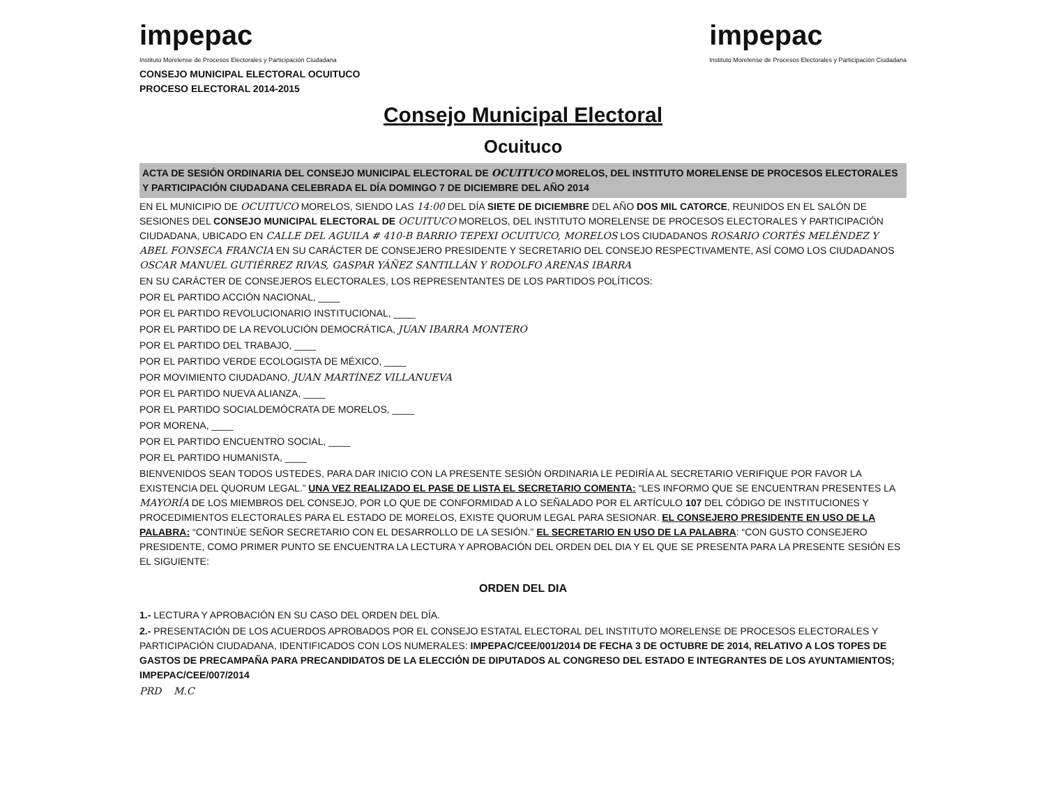impepac
Instituto Morelense de Procesos Electorales y Participación Ciudadana
impepac
Instituto Morelense de Procesos Electorales y Participación Ciudadana
CONSEJO MUNICIPAL ELECTORAL OCUITUCO
PROCESO ELECTORAL 2014-2015
Consejo Municipal Electoral
Ocuituco
ACTA DE SESIÓN ORDINARIA DEL CONSEJO MUNICIPAL ELECTORAL DE OCUITUCO MORELOS, DEL INSTITUTO MORELENSE DE PROCESOS ELECTORALES Y PARTICIPACIÓN CIUDADANA CELEBRADA EL DÍA DOMINGO 7 DE DICIEMBRE DEL AÑO 2014
EN EL MUNICIPIO DE OCUITUCO MORELOS, SIENDO LAS 14:00 DEL DÍA SIETE DE DICIEMBRE DEL AÑO DOS MIL CATORCE, REUNIDOS EN EL SALÓN DE SESIONES DEL CONSEJO MUNICIPAL ELECTORAL DE OCUITUCO MORELOS, DEL INSTITUTO MORELENSE DE PROCESOS ELECTORALES Y PARTICIPACIÓN CIUDADANA, UBICADO EN CALLE DEL AGUILA # 410-B BARRIO TEPEXI OCUITUCO, MORELOS LOS CIUDADANOS ROSARIO CORTÉS MELÉNDEZ Y ABEL FONSECA FRANCIA EN SU CARÁCTER DE CONSEJERO PRESIDENTE Y SECRETARIO DEL CONSEJO RESPECTIVAMENTE, ASÍ COMO LOS CIUDADANOS OSCAR MANUEL GUTIÉRREZ RIVAS, GASPAR YÁÑEZ SANTILLÁN Y RODOLFO ARENAS IBARRA
EN SU CARÁCTER DE CONSEJEROS ELECTORALES, LOS REPRESENTANTES DE LOS PARTIDOS POLÍTICOS:
POR EL PARTIDO ACCIÓN NACIONAL, ____
POR EL PARTIDO REVOLUCIONARIO INSTITUCIONAL, ____
POR EL PARTIDO DE LA REVOLUCIÓN DEMOCRÁTICA, JUAN IBARRA MONTERO
POR EL PARTIDO DEL TRABAJO, ____
POR EL PARTIDO VERDE ECOLOGISTA DE MÉXICO, ____
POR MOVIMIENTO CIUDADANO, JUAN MARTÍNEZ VILLANUEVA
POR EL PARTIDO NUEVA ALIANZA, ____
POR EL PARTIDO SOCIALDEMÓCRATA DE MORELOS, ____
POR MORENA, ____
POR EL PARTIDO ENCUENTRO SOCIAL, ____
POR EL PARTIDO HUMANISTA, ____
BIENVENIDOS SEAN TODOS USTEDES, PARA DAR INICIO CON LA PRESENTE SESIÓN ORDINARIA LE PEDIRÍA AL SECRETARIO VERIFIQUE POR FAVOR LA EXISTENCIA DEL QUORUM LEGAL.” UNA VEZ REALIZADO EL PASE DE LISTA EL SECRETARIO COMENTA: “LES INFORMO QUE SE ENCUENTRAN PRESENTES LA MAYORÍA DE LOS MIEMBROS DEL CONSEJO, POR LO QUE DE CONFORMIDAD A LO SEÑALADO POR EL ARTÍCULO 107 DEL CÓDIGO DE INSTITUCIONES Y PROCEDIMIENTOS ELECTORALES PARA EL ESTADO DE MORELOS, EXISTE QUORUM LEGAL PARA SESIONAR. EL CONSEJERO PRESIDENTE EN USO DE LA PALABRA: “CONTINÚE SEÑOR SECRETARIO CON EL DESARROLLO DE LA SESIÓN.” EL SECRETARIO EN USO DE LA PALABRA: “CON GUSTO CONSEJERO PRESIDENTE, COMO PRIMER PUNTO SE ENCUENTRA LA LECTURA Y APROBACIÓN DEL ORDEN DEL DIA Y EL QUE SE PRESENTA PARA LA PRESENTE SESIÓN ES EL SIGUIENTE:
ORDEN DEL DIA
1.- LECTURA Y APROBACIÓN EN SU CASO DEL ORDEN DEL DÍA.
2.- PRESENTACIÓN DE LOS ACUERDOS APROBADOS POR EL CONSEJO ESTATAL ELECTORAL DEL INSTITUTO MORELENSE DE PROCESOS ELECTORALES Y PARTICIPACIÓN CIUDADANA, IDENTIFICADOS CON LOS NUMERALES: IMPEPAC/CEE/001/2014 DE FECHA 3 DE OCTUBRE DE 2014, RELATIVO A LOS TOPES DE GASTOS DE PRECAMPAÑA PARA PRECANDIDATOS DE LA ELECCIÓN DE DIPUTADOS AL CONGRESO DEL ESTADO E INTEGRANTES DE LOS AYUNTAMIENTOS; IMPEPAC/CEE/007/2014
PRD M.C